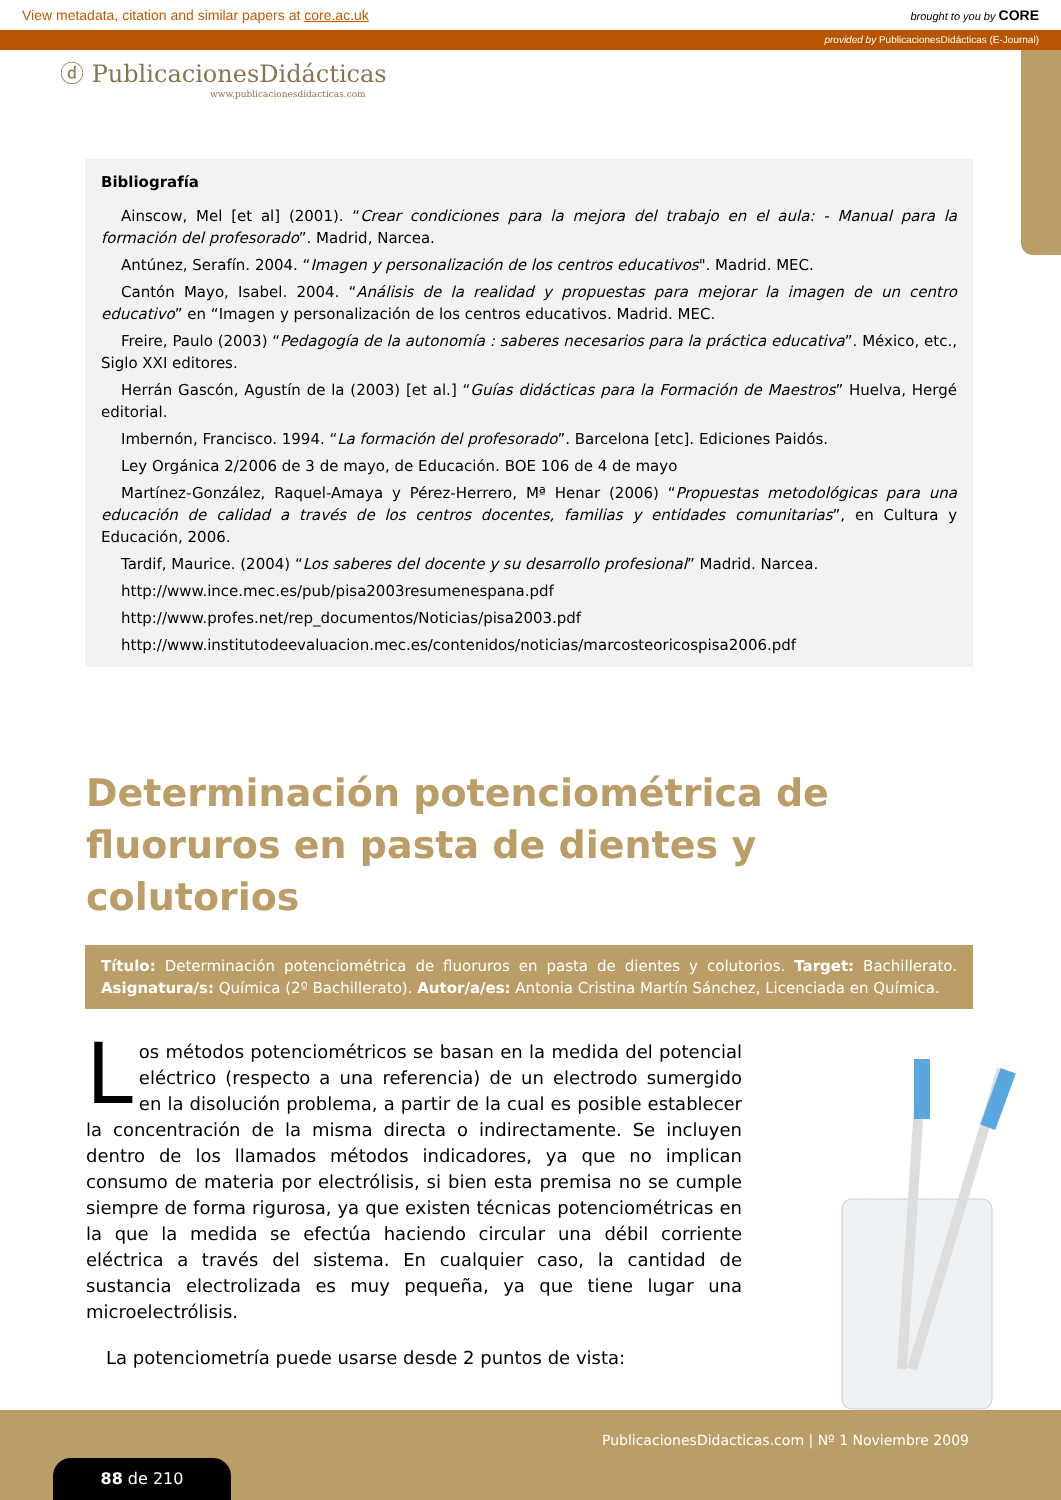View metadata, citation and similar papers at core.ac.uk brought to you by CORE
provided by PublicacionesDidácticas (E-Journal)
ⓓ PublicacionesDidácticas
www.publicacionesdidacticas.com
Bibliografía
Ainscow, Mel [et al] (2001). “Crear condiciones para la mejora del trabajo en el aula: - Manual para la formación del profesorado”. Madrid, Narcea.
Antúnez, Serafín. 2004. “Imagen y personalización de los centros educativos". Madrid. MEC.
Cantón Mayo, Isabel. 2004. “Análisis de la realidad y propuestas para mejorar la imagen de un centro educativo” en “Imagen y personalización de los centros educativos. Madrid. MEC.
Freire, Paulo (2003) “Pedagogía de la autonomía : saberes necesarios para la práctica educativa”. México, etc., Siglo XXI editores.
Herrán Gascón, Agustín de la (2003) [et al.] “Guías didácticas para la Formación de Maestros” Huelva, Hergé editorial.
Imbernón, Francisco. 1994. “La formación del profesorado”. Barcelona [etc]. Ediciones Paidós.
Ley Orgánica 2/2006 de 3 de mayo, de Educación. BOE 106 de 4 de mayo
Martínez-González, Raquel-Amaya y Pérez-Herrero, Mª Henar (2006) “Propuestas metodológicas para una educación de calidad a través de los centros docentes, familias y entidades comunitarias”, en Cultura y Educación, 2006.
Tardif, Maurice. (2004) “Los saberes del docente y su desarrollo profesional” Madrid. Narcea.
http://www.ince.mec.es/pub/pisa2003resumenespana.pdf
http://www.profes.net/rep_documentos/Noticias/pisa2003.pdf
http://www.institutodeevaluacion.mec.es/contenidos/noticias/marcosteoricospisa2006.pdf
Determinación potenciométrica de fluoruros en pasta de dientes y colutorios
Título: Determinación potenciométrica de fluoruros en pasta de dientes y colutorios. Target: Bachillerato. Asignatura/s: Química (2º Bachillerato). Autor/a/es: Antonia Cristina Martín Sánchez, Licenciada en Química.
Los métodos potenciométricos se basan en la medida del potencial eléctrico (respecto a una referencia) de un electrodo sumergido en la disolución problema, a partir de la cual es posible establecer la concentración de la misma directa o indirectamente. Se incluyen dentro de los llamados métodos indicadores, ya que no implican consumo de materia por electrólisis, si bien esta premisa no se cumple siempre de forma rigurosa, ya que existen técnicas potenciométricas en la que la medida se efectúa haciendo circular una débil corriente eléctrica a través del sistema. En cualquier caso, la cantidad de sustancia electrolizada es muy pequeña, ya que tiene lugar una microelectrólisis.
La potenciometría puede usarse desde 2 puntos de vista:
PublicacionesDidacticas.com | Nº 1 Noviembre 2009
88 de 210